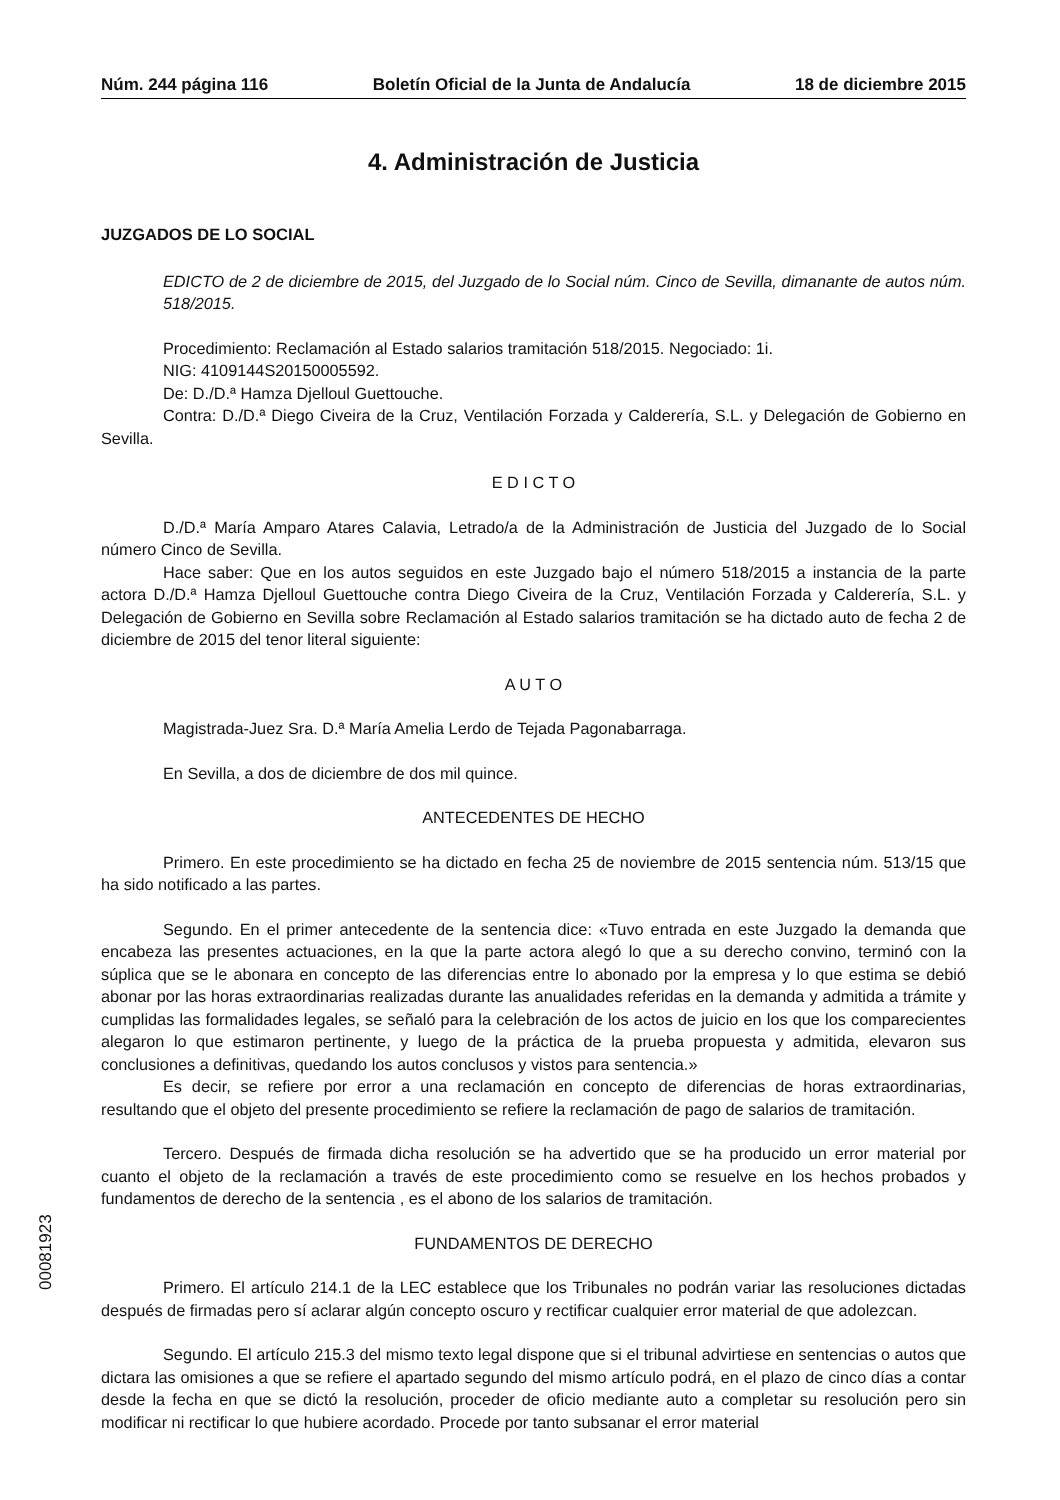Núm. 244 página 116 Boletín Oficial de la Junta de Andalucía 18 de diciembre 2015
4. Administración de Justicia
JUZGADOS DE LO SOCIAL
EDICTO de 2 de diciembre de 2015, del Juzgado de lo Social núm. Cinco de Sevilla, dimanante de autos núm. 518/2015.
Procedimiento: Reclamación al Estado salarios tramitación 518/2015. Negociado: 1i.
NIG: 4109144S20150005592.
De: D./D.ª Hamza Djelloul Guettouche.
Contra: D./D.ª Diego Civeira de la Cruz, Ventilación Forzada y Calderería, S.L. y Delegación de Gobierno en Sevilla.
E D I C T O
D./D.ª María Amparo Atares Calavia, Letrado/a de la Administración de Justicia del Juzgado de lo Social número Cinco de Sevilla.
Hace saber: Que en los autos seguidos en este Juzgado bajo el número 518/2015 a instancia de la parte actora D./D.ª Hamza Djelloul Guettouche contra Diego Civeira de la Cruz, Ventilación Forzada y Calderería, S.L. y Delegación de Gobierno en Sevilla sobre Reclamación al Estado salarios tramitación se ha dictado auto de fecha 2 de diciembre de 2015 del tenor literal siguiente:
A U T O
Magistrada-Juez Sra. D.ª María Amelia Lerdo de Tejada Pagonabarraga.
En Sevilla, a dos de diciembre de dos mil quince.
ANTECEDENTES DE HECHO
Primero. En este procedimiento se ha dictado en fecha 25 de noviembre de 2015 sentencia núm. 513/15 que ha sido notificado a las partes.
Segundo. En el primer antecedente de la sentencia dice: «Tuvo entrada en este Juzgado la demanda que encabeza las presentes actuaciones, en la que la parte actora alegó lo que a su derecho convino, terminó con la súplica que se le abonara en concepto de las diferencias entre lo abonado por la empresa y lo que estima se debió abonar por las horas extraordinarias realizadas durante las anualidades referidas en la demanda y admitida a trámite y cumplidas las formalidades legales, se señaló para la celebración de los actos de juicio en los que los comparecientes alegaron lo que estimaron pertinente, y luego de la práctica de la prueba propuesta y admitida, elevaron sus conclusiones a definitivas, quedando los autos conclusos y vistos para sentencia.»
Es decir, se refiere por error a una reclamación en concepto de diferencias de horas extraordinarias, resultando que el objeto del presente procedimiento se refiere la reclamación de pago de salarios de tramitación.
Tercero. Después de firmada dicha resolución se ha advertido que se ha producido un error material por cuanto el objeto de la reclamación a través de este procedimiento como se resuelve en los hechos probados y fundamentos de derecho de la sentencia , es el abono de los salarios de tramitación.
FUNDAMENTOS DE DERECHO
Primero. El artículo 214.1 de la LEC establece que los Tribunales no podrán variar las resoluciones dictadas después de firmadas pero sí aclarar algún concepto oscuro y rectificar cualquier error material de que adolezcan.
Segundo. El artículo 215.3 del mismo texto legal dispone que si el tribunal advirtiese en sentencias o autos que dictara las omisiones a que se refiere el apartado segundo del mismo artículo podrá, en el plazo de cinco días a contar desde la fecha en que se dictó la resolución, proceder de oficio mediante auto a completar su resolución pero sin modificar ni rectificar lo que hubiere acordado. Procede por tanto subsanar el error material
00081923